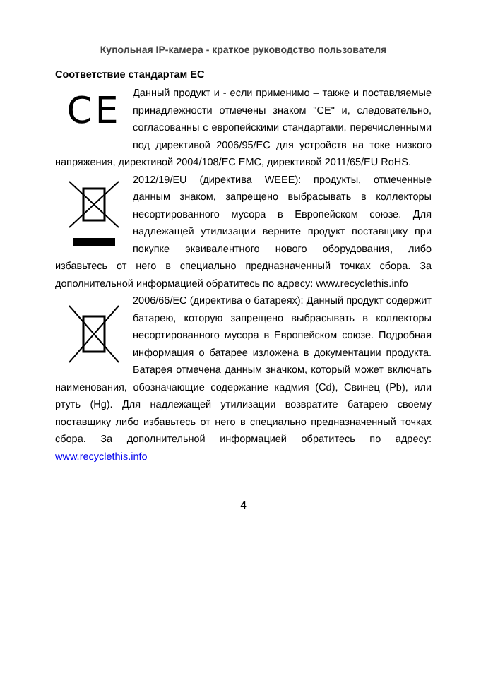Купольная IP-камера - краткое руководство пользователя
Соответствие стандартам ЕС
CE
Данный продукт и - если применимо – также и поставляемые принадлежности отмечены знаком "CE" и, следовательно, согласованны с европейскими стандартами, перечисленными под директивой 2006/95/EC для устройств на токе низкого напряжения, директивой 2004/108/EC EMC, директивой 2011/65/EU RoHS.
2012/19/EU (директива WEEE): продукты, отмеченные данным знаком, запрещено выбрасывать в коллекторы несортированного мусора в Европейском союзе. Для надлежащей утилизации верните продукт поставщику при покупке эквивалентного нового оборудования, либо избавьтесь от него в специально предназначенный точках сбора. За дополнительной информацией обратитесь по адресу: www.recyclethis.info
2006/66/EC (директива о батареях): Данный продукт содержит батарею, которую запрещено выбрасывать в коллекторы несортированного мусора в Европейском союзе. Подробная информация о батарее изложена в документации продукта. Батарея отмечена данным значком, который может включать наименования, обозначающие содержание кадмия (Cd), Свинец (Pb), или ртуть (Hg). Для надлежащей утилизации возвратите батарею своему поставщику либо избавьтесь от него в специально предназначенный точках сбора. За дополнительной информацией обратитесь по адресу: www.recyclethis.info
4